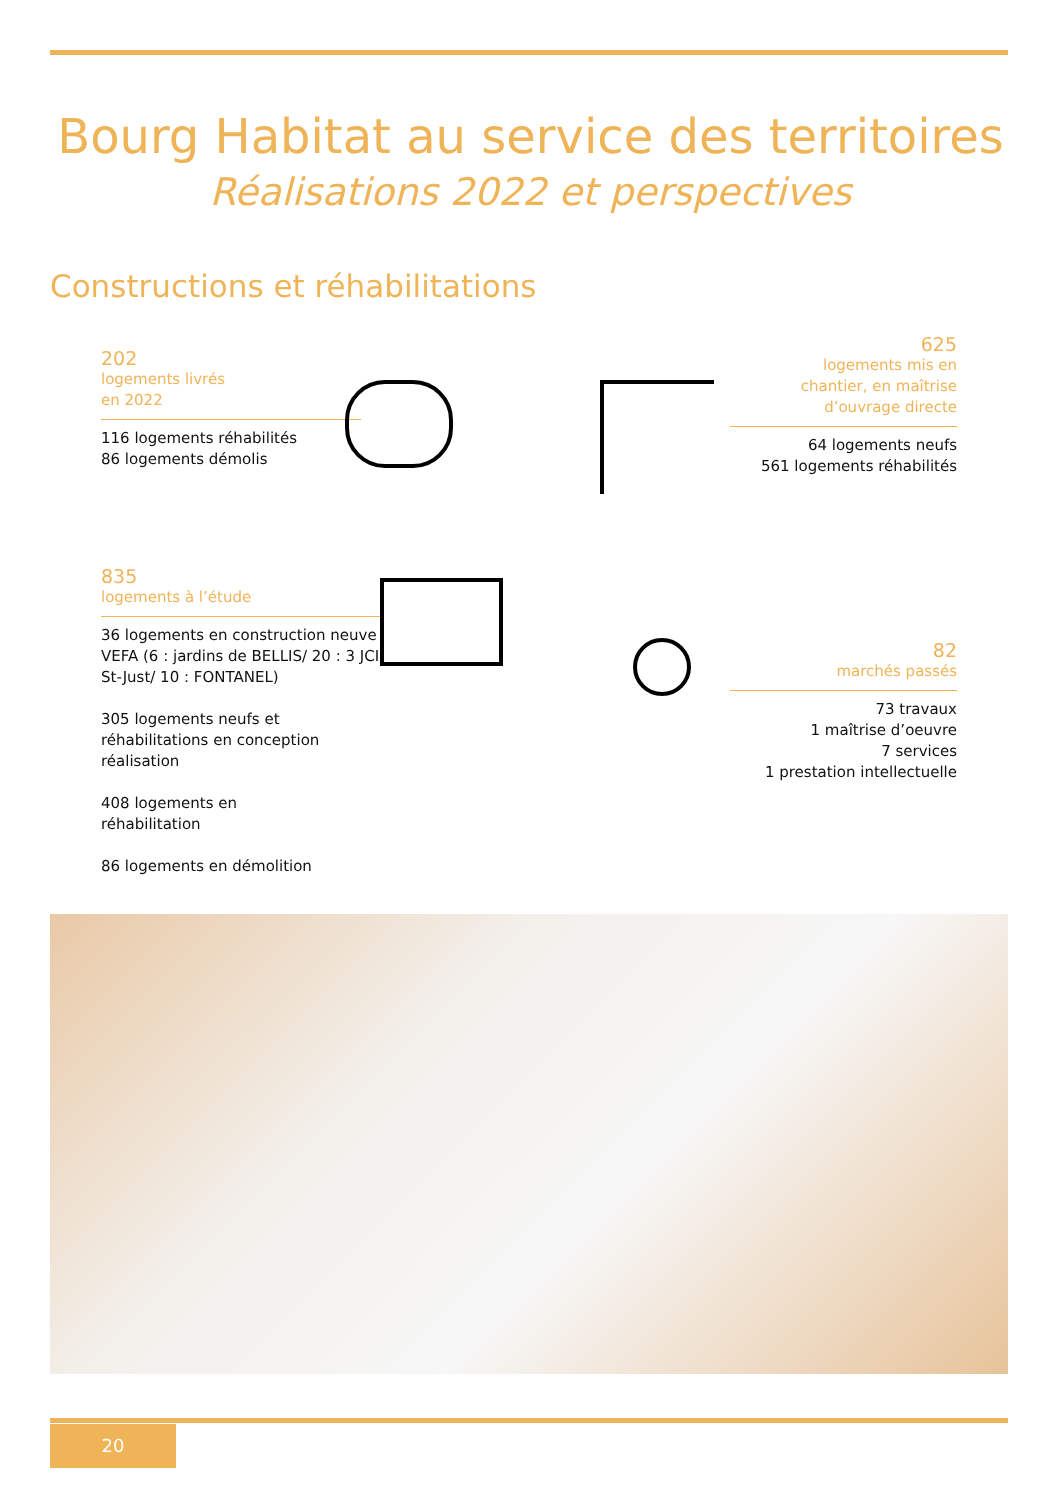Bourg Habitat au service des territoires
Réalisations 2022 et perspectives
Constructions et réhabilitations
202
logements livrés
en 2022
116 logements réhabilités
86 logements démolis
625
logements mis en
chantier, en maîtrise
d’ouvrage directe
64 logements neufs
561 logements réhabilités
835
logements à l’étude
36 logements en construction neuve VEFA (6 : jardins de BELLIS/ 20 : 3 JCI St-Just/ 10 : FONTANEL)
305 logements neufs et réhabilitations en conception réalisation
408 logements en
réhabilitation
86 logements en démolition
82
marchés passés
73 travaux
1 maîtrise d’oeuvre
7 services
1 prestation intellectuelle
20